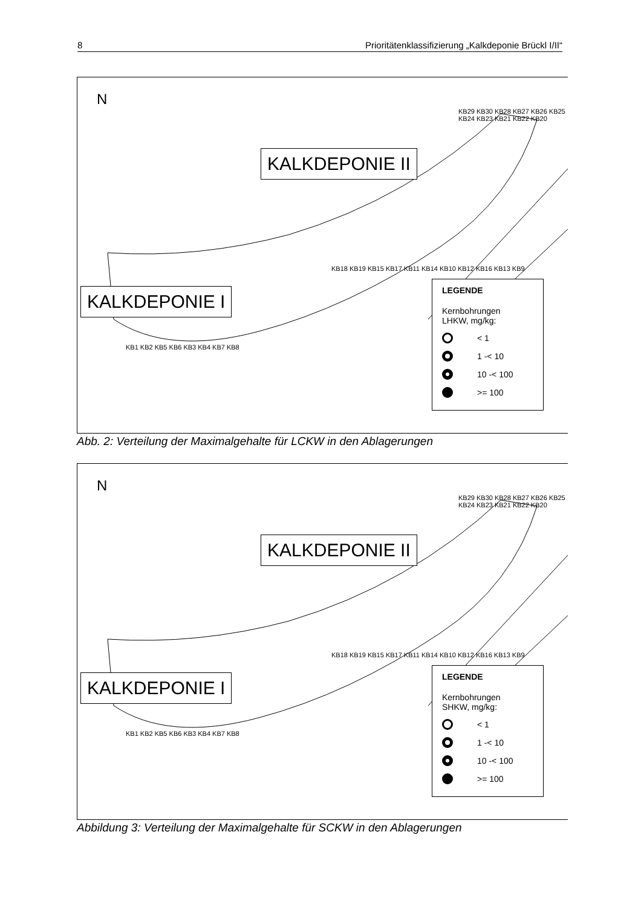8 Prioritätenklassifizierung „Kalkdeponie Brückl I/II“
N
KALKDEPONIE II
KALKDEPONIE I
KB29 KB30 KB28 KB27 KB26 KB25 KB24 KB23 KB21 KB22 KB20
KB18 KB19 KB15 KB17 KB11 KB14 KB10 KB12 KB16 KB13 KB9
KB1 KB2 KB5 KB6 KB3 KB4 KB7 KB8
LEGENDE
Kernbohrungen
LHKW, mg/kg:
< 1
1 -< 10
10 -< 100
>= 100
Abb. 2: Verteilung der Maximalgehalte für LCKW in den Ablagerungen
N
KALKDEPONIE II
KALKDEPONIE I
KB29 KB30 KB28 KB27 KB26 KB25 KB24 KB23 KB21 KB22 KB20
KB18 KB19 KB15 KB17 KB11 KB14 KB10 KB12 KB16 KB13 KB9
KB1 KB2 KB5 KB6 KB3 KB4 KB7 KB8
LEGENDE
Kernbohrungen
SHKW, mg/kg:
< 1
1 -< 10
10 -< 100
>= 100
Abbildung 3: Verteilung der Maximalgehalte für SCKW in den Ablagerungen